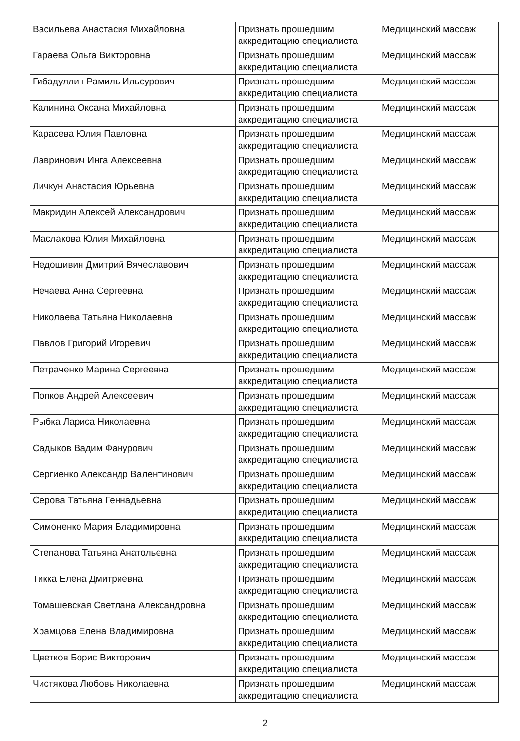| Васильева Анастасия Михайловна | Признать прошедшим аккредитацию специалиста | Медицинский массаж |
| Гараева Ольга Викторовна | Признать прошедшим аккредитацию специалиста | Медицинский массаж |
| Гибадуллин Рамиль Ильсурович | Признать прошедшим аккредитацию специалиста | Медицинский массаж |
| Калинина Оксана Михайловна | Признать прошедшим аккредитацию специалиста | Медицинский массаж |
| Карасева Юлия Павловна | Признать прошедшим аккредитацию специалиста | Медицинский массаж |
| Лавринович Инга Алексеевна | Признать прошедшим аккредитацию специалиста | Медицинский массаж |
| Личкун Анастасия Юрьевна | Признать прошедшим аккредитацию специалиста | Медицинский массаж |
| Макридин Алексей Александрович | Признать прошедшим аккредитацию специалиста | Медицинский массаж |
| Маслакова Юлия Михайловна | Признать прошедшим аккредитацию специалиста | Медицинский массаж |
| Недошивин Дмитрий Вячеславович | Признать прошедшим аккредитацию специалиста | Медицинский массаж |
| Нечаева Анна Сергеевна | Признать прошедшим аккредитацию специалиста | Медицинский массаж |
| Николаева Татьяна Николаевна | Признать прошедшим аккредитацию специалиста | Медицинский массаж |
| Павлов Григорий Игоревич | Признать прошедшим аккредитацию специалиста | Медицинский массаж |
| Петраченко Марина Сергеевна | Признать прошедшим аккредитацию специалиста | Медицинский массаж |
| Попков Андрей Алексеевич | Признать прошедшим аккредитацию специалиста | Медицинский массаж |
| Рыбка Лариса Николаевна | Признать прошедшим аккредитацию специалиста | Медицинский массаж |
| Садыков Вадим Фанурович | Признать прошедшим аккредитацию специалиста | Медицинский массаж |
| Сергиенко Александр Валентинович | Признать прошедшим аккредитацию специалиста | Медицинский массаж |
| Серова Татьяна Геннадьевна | Признать прошедшим аккредитацию специалиста | Медицинский массаж |
| Симоненко Мария Владимировна | Признать прошедшим аккредитацию специалиста | Медицинский массаж |
| Степанова Татьяна Анатольевна | Признать прошедшим аккредитацию специалиста | Медицинский массаж |
| Тикка Елена Дмитриевна | Признать прошедшим аккредитацию специалиста | Медицинский массаж |
| Томашевская Светлана Александровна | Признать прошедшим аккредитацию специалиста | Медицинский массаж |
| Храмцова Елена Владимировна | Признать прошедшим аккредитацию специалиста | Медицинский массаж |
| Цветков Борис Викторович | Признать прошедшим аккредитацию специалиста | Медицинский массаж |
| Чистякова Любовь Николаевна | Признать прошедшим аккредитацию специалиста | Медицинский массаж |
2